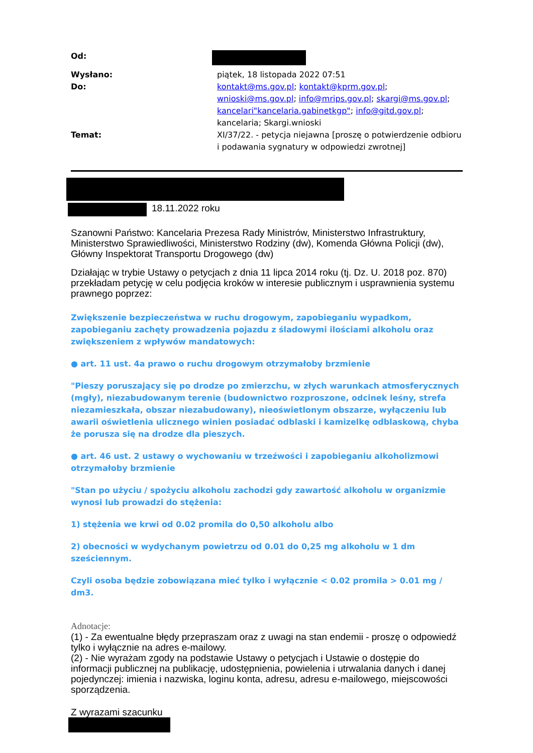Od:
Wysłano:
piątek, 18 listopada 2022 07:51
Do:
kontakt@ms.gov.pl; kontakt@kprm.gov.pl;
wnioski@ms.gov.pl; info@mrips.gov.pl; skargi@ms.gov.pl;
kancelari"kancelaria.gabinetkgp"; info@gitd.gov.pl;
kancelaria; Skargi.wnioski
Temat:
XI/37/22. - petycja niejawna [proszę o potwierdzenie odbioru i podawania sygnatury w odpowiedzi zwrotnej]
18.11.2022 roku
Szanowni Państwo: Kancelaria Prezesa Rady Ministrów, Ministerstwo Infrastruktury, Ministerstwo Sprawiedliwości, Ministerstwo Rodziny (dw), Komenda Główna Policji (dw), Główny Inspektorat Transportu Drogowego (dw)
Działając w trybie Ustawy o petycjach z dnia 11 lipca 2014 roku (tj. Dz. U. 2018 poz. 870) przekładam petycję w celu podjęcia kroków w interesie publicznym i usprawnienia systemu prawnego poprzez:
Zwiększenie bezpieczeństwa w ruchu drogowym, zapobieganiu wypadkom, zapobieganiu zachęty prowadzenia pojazdu z śladowymi ilościami alkoholu oraz zwiększeniem z wpływów mandatowych:
● art. 11 ust. 4a prawo o ruchu drogowym otrzymałoby brzmienie
"Pieszy poruszający się po drodze po zmierzchu, w złych warunkach atmosferycznych (mgły), niezabudowanym terenie (budownictwo rozproszone, odcinek leśny, strefa niezamieszkała, obszar niezabudowany), nieoświetlonym obszarze, wyłączeniu lub awarii oświetlenia ulicznego winien posiadać odblaski i kamizelkę odblaskową, chyba że porusza się na drodze dla pieszych.
● art. 46 ust. 2 ustawy o wychowaniu w trzeźwości i zapobieganiu alkoholizmowi otrzymałoby brzmienie
"Stan po użyciu / spożyciu alkoholu zachodzi gdy zawartość alkoholu w organizmie wynosi lub prowadzi do stężenia:
1) stężenia we krwi od 0.02 promila do 0,50 alkoholu albo
2) obecności w wydychanym powietrzu od 0.01 do 0,25 mg alkoholu w 1 dm sześciennym.
Czyli osoba będzie zobowiązana mieć tylko i wyłącznie < 0.02 promila > 0.01 mg / dm3.
Adnotacje:
(1) - Za ewentualne błędy przepraszam oraz z uwagi na stan endemii - proszę o odpowiedź tylko i wyłącznie na adres e-mailowy.
(2) - Nie wyrażam zgody na podstawie Ustawy o petycjach i Ustawie o dostępie do informacji publicznej na publikację, udostępnienia, powielenia i utrwalania danych i danej pojedynczej: imienia i nazwiska, loginu konta, adresu, adresu e-mailowego, miejscowości sporządzenia.
Z wyrazami szacunku